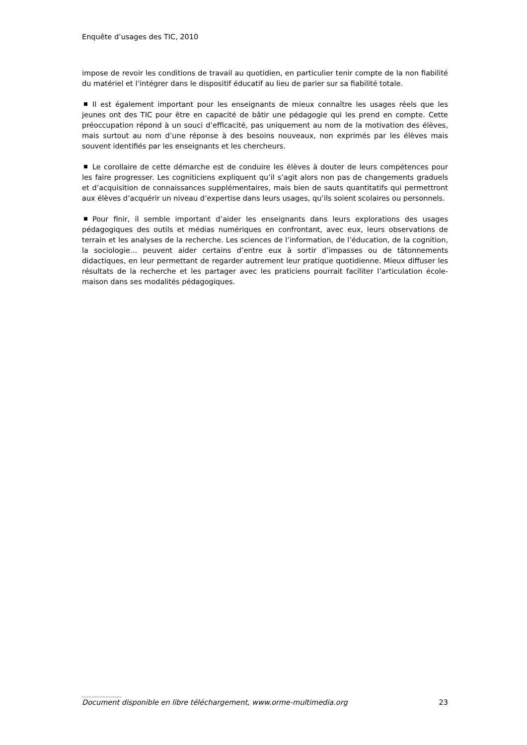Enquête d’usages des TIC, 2010
impose de revoir les conditions de travail au quotidien, en particulier tenir compte de la non fiabilité du matériel et l’intégrer dans le dispositif éducatif au lieu de parier sur sa fiabilité totale.
Il est également important pour les enseignants de mieux connaître les usages réels que les jeunes ont des TIC pour être en capacité de bâtir une pédagogie qui les prend en compte. Cette préoccupation répond à un souci d’efficacité, pas uniquement au nom de la motivation des élèves, mais surtout au nom d’une réponse à des besoins nouveaux, non exprimés par les élèves mais souvent identifiés par les enseignants et les chercheurs.
Le corollaire de cette démarche est de conduire les élèves à douter de leurs compétences pour les faire progresser. Les cogniticiens expliquent qu’il s’agit alors non pas de changements graduels et d’acquisition de connaissances supplémentaires, mais bien de sauts quantitatifs qui permettront aux élèves d’acquérir un niveau d’expertise dans leurs usages, qu’ils soient scolaires ou personnels.
Pour finir, il semble important d’aider les enseignants dans leurs explorations des usages pédagogiques des outils et médias numériques en confrontant, avec eux, leurs observations de terrain et les analyses de la recherche. Les sciences de l’information, de l’éducation, de la cognition, la sociologie… peuvent aider certains d’entre eux à sortir d’impasses ou de tâtonnements didactiques, en leur permettant de regarder autrement leur pratique quotidienne. Mieux diffuser les résultats de la recherche et les partager avec les praticiens pourrait faciliter l’articulation école-maison dans ses modalités pédagogiques.
.........................
Document disponible en libre téléchargement, www.orme-multimedia.org 23